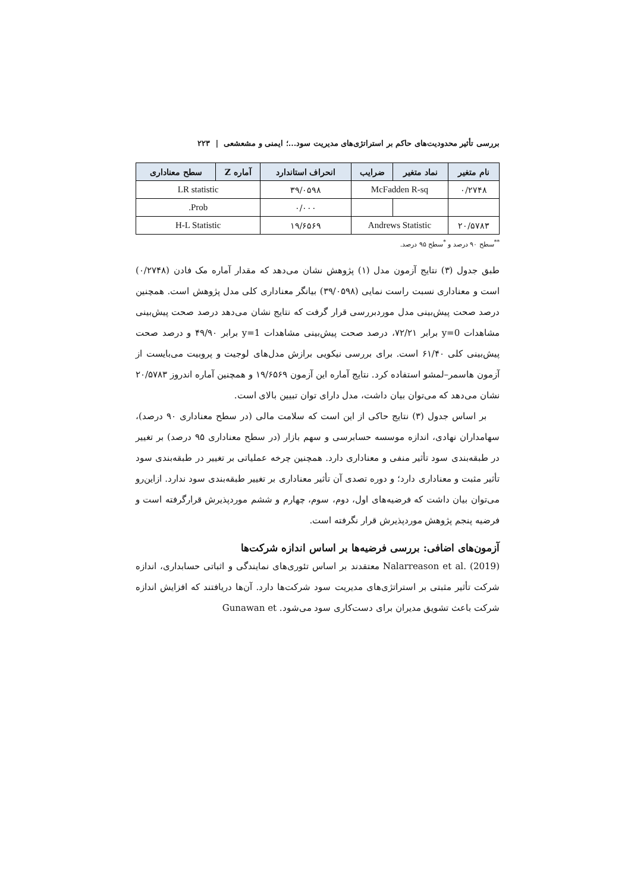بررسی تأثیر محدودیت‌های حاکم بر استراتژی‌های مدیریت سود...؛ ایمنی و مشعشعی | ۲۲۳
| نام متغیر | نماد متغیر | ضرایب | انحراف استاندارد | آماره Z | سطح معناداری |
| --- | --- | --- | --- | --- | --- |
| ۰/۲۷۴۸ | McFadden R-sq | | ۳۹/۰۵۹۸ | LR statistic | |
| | | | ۰/۰۰۰ | Prob. | |
| ۲۰/۵۷۸۳ | Andrews Statistic | | ۱۹/۶۵۶۹ | H-L Statistic | |
<sup>**</sup> سطح ۹۰ درصد و <sup>*</sup>سطح ۹۵ درصد.
طبق جدول (۳) نتایج آزمون مدل (۱) پژوهش نشان می‌دهد که مقدار آماره مک فادن (۰/۲۷۴۸) است و معناداری نسبت راست نمایی (۳۹/۰۵۹۸) بیانگر معناداری کلی مدل پژوهش است. همچنین درصد صحت پیش‌بینی مدل موردبررسی قرار گرفت که نتایج نشان می‌دهد درصد صحت پیش‌بینی مشاهدات y=0 برابر ۷۲/۲۱، درصد صحت پیش‌بینی مشاهدات y=1 برابر ۴۹/۹۰ و درصد صحت پیش‌بینی کلی ۶۱/۴۰ است. برای بررسی نیکویی برازش مدل‌های لوجیت و پروبیت می‌بایست از آزمون هاسمر–لمشو استفاده کرد. نتایج آماره این آزمون ۱۹/۶۵۶۹ و همچنین آماره اندروز ۲۰/۵۷۸۳ نشان می‌دهد که می‌توان بیان داشت، مدل دارای توان تبیین بالای است.
بر اساس جدول (۳) نتایج حاکی از این است که سلامت مالی (در سطح معناداری ۹۰ درصد)، سهامداران نهادی، اندازه موسسه حسابرسی و سهم بازار (در سطح معناداری ۹۵ درصد) بر تغییر در طبقه‌بندی سود تأثیر منفی و معناداری دارد. همچنین چرخه عملیاتی بر تغییر در طبقه‌بندی سود تأثیر مثبت و معناداری دارد؛ و دوره تصدی آن تأثیر معناداری بر تغییر طبقه‌بندی سود ندارد. ازاین‌رو می‌توان بیان داشت که فرضیه‌های اول، دوم، سوم، چهارم و ششم موردپذیرش قرارگرفته است و فرضیه پنجم پژوهش موردپذیرش قرار نگرفته است.
آزمون‌های اضافی: بررسی فرضیه‌ها بر اساس اندازه شرکت‌ها
Nalarreason et al. (2019) معتقدند بر اساس تئوری‌های نمایندگی و اثباتی حسابداری، اندازه شرکت تأثیر مثبتی بر استراتژی‌های مدیریت سود شرکت‌ها دارد. آن‌ها دریافتند که افزایش اندازه شرکت باعث تشویق مدیران برای دست‌کاری سود می‌شود. Gunawan et